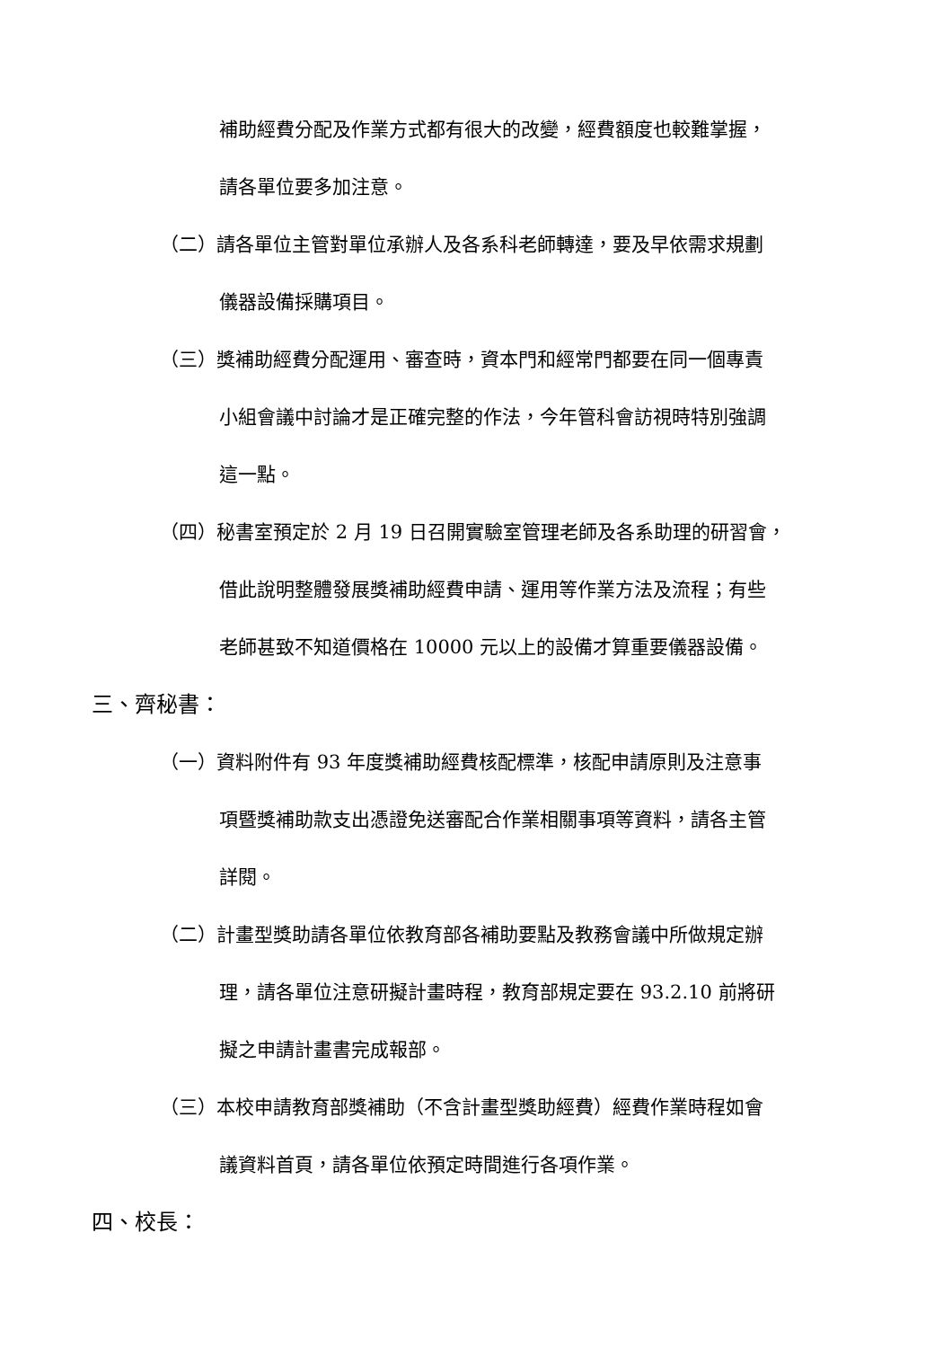補助經費分配及作業方式都有很大的改變，經費額度也較難掌握，
請各單位要多加注意。
（二）請各單位主管對單位承辦人及各系科老師轉達，要及早依需求規劃
儀器設備採購項目。
（三）獎補助經費分配運用、審查時，資本門和經常門都要在同一個專責
小組會議中討論才是正確完整的作法，今年管科會訪視時特別強調
這一點。
（四）秘書室預定於 2 月 19 日召開實驗室管理老師及各系助理的研習會，
借此說明整體發展獎補助經費申請、運用等作業方法及流程；有些
老師甚致不知道價格在 10000 元以上的設備才算重要儀器設備。
三、齊秘書：
（一）資料附件有 93 年度獎補助經費核配標準，核配申請原則及注意事
項暨獎補助款支出憑證免送審配合作業相關事項等資料，請各主管
詳閱。
（二）計畫型獎助請各單位依教育部各補助要點及教務會議中所做規定辦
理，請各單位注意研擬計畫時程，教育部規定要在 93.2.10 前將研
擬之申請計畫書完成報部。
（三）本校申請教育部獎補助（不含計畫型獎助經費）經費作業時程如會
議資料首頁，請各單位依預定時間進行各項作業。
四、校長：